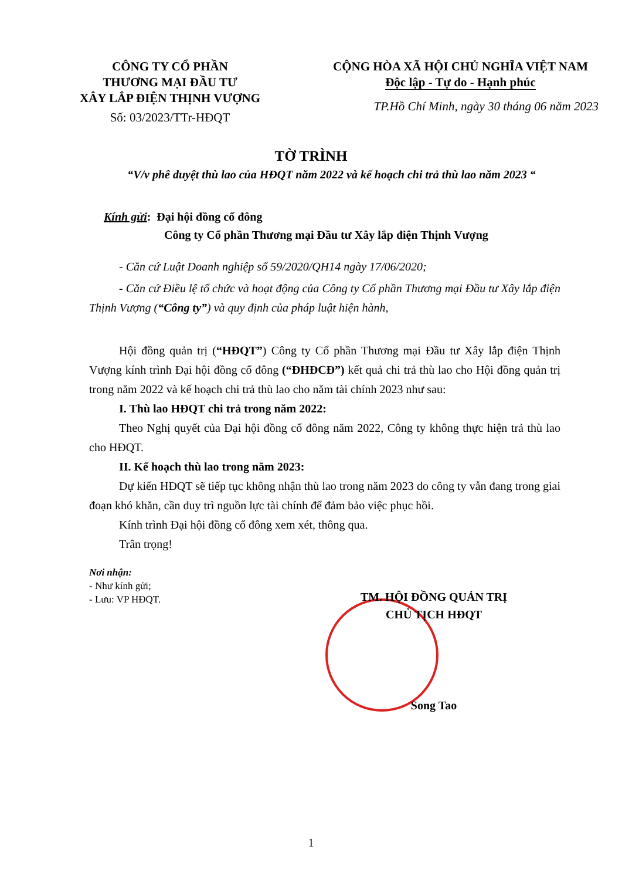CÔNG TY CỔ PHẦN
THƯƠNG MẠI ĐẦU TƯ
XÂY LẮP ĐIỆN THỊNH VƯỢNG
Số: 03/2023/TTr-HĐQT
CỘNG HÒA XÃ HỘI CHỦ NGHĨA VIỆT NAM
Độc lập - Tự do - Hạnh phúc
TP.Hồ Chí Minh, ngày 30 tháng 06 năm 2023
TỜ TRÌNH
“V/v phê duyệt thù lao của HĐQT năm 2022 và kế hoạch chi trả thù lao năm 2023 “
Kính gửi: Đại hội đồng cổ đông
Công ty Cổ phần Thương mại Đầu tư Xây lắp điện Thịnh Vượng
- Căn cứ Luật Doanh nghiệp số 59/2020/QH14 ngày 17/06/2020;
- Căn cứ Điều lệ tổ chức và hoạt động của Công ty Cổ phần Thương mại Đầu tư Xây lắp điện Thịnh Vượng (“Công ty”) và quy định của pháp luật hiện hành,
Hội đồng quản trị (“HĐQT”) Công ty Cổ phần Thương mại Đầu tư Xây lắp điện Thịnh Vượng kính trình Đại hội đồng cổ đông (“ĐHĐCĐ”) kết quả chi trả thù lao cho Hội đồng quản trị trong năm 2022 và kế hoạch chi trả thù lao cho năm tài chính 2023 như sau:
I. Thù lao HĐQT chi trả trong năm 2022:
Theo Nghị quyết của Đại hội đồng cổ đông năm 2022, Công ty không thực hiện trả thù lao cho HĐQT.
II. Kế hoạch thù lao trong năm 2023:
Dự kiến HĐQT sẽ tiếp tục không nhận thù lao trong năm 2023 do công ty vẫn đang trong giai đoạn khó khăn, cần duy trì nguồn lực tài chính để đảm bảo việc phục hồi.
Kính trình Đại hội đồng cổ đông xem xét, thông qua.
Trân trọng!
Nơi nhận:
- Như kính gửi;
- Lưu: VP HĐQT.
TM. HỘI ĐỒNG QUẢN TRỊ
CHỦ TỊCH HĐQT
Song Tao
1